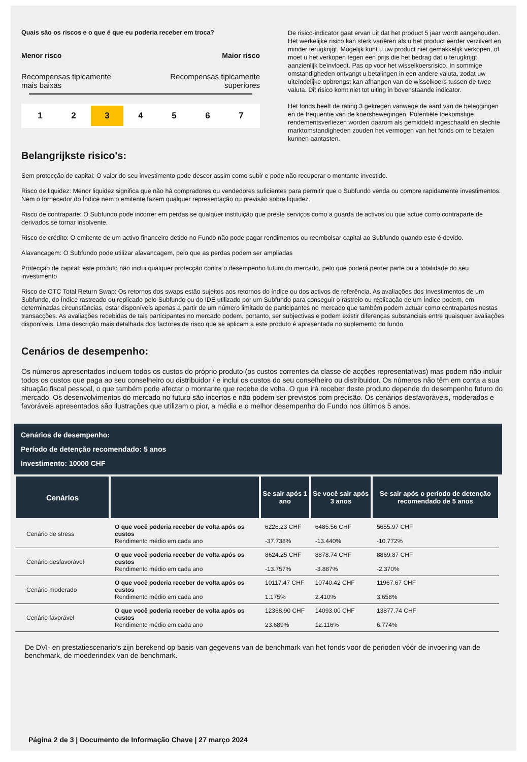Quais são os riscos e o que é que eu poderia receber em troca?
Menor risco Maior risco
Recompensas tipicamente
mais baixas Recompensas tipicamente
superiores
1 2 3 4 5 6 7
De risico-indicator gaat ervan uit dat het product 5 jaar wordt aangehouden. Het werkelijke risico kan sterk variëren als u het product eerder verzilvert en minder terugkrijgt. Mogelijk kunt u uw product niet gemakkelijk verkopen, of moet u het verkopen tegen een prijs die het bedrag dat u terugkrijgt aanzienlijk beïnvloedt. Pas op voor het wisselkoersrisico. In sommige omstandigheden ontvangt u betalingen in een andere valuta, zodat uw uiteindelijke opbrengst kan afhangen van de wisselkoers tussen de twee valuta. Dit risico komt niet tot uiting in bovenstaande indicator.
Het fonds heeft de rating 3 gekregen vanwege de aard van de beleggingen en de frequentie van de koersbewegingen. Potentiële toekomstige rendementsverliezen worden daarom als gemiddeld ingeschaald en slechte marktomstandigheden zouden het vermogen van het fonds om te betalen kunnen aantasten.
Belangrijkste risico's:
Sem protecção de capital: O valor do seu investimento pode descer assim como subir e pode não recuperar o montante investido.
Risco de liquidez: Menor liquidez significa que não há compradores ou vendedores suficientes para permitir que o Subfundo venda ou compre rapidamente investimentos. Nem o fornecedor do Índice nem o emitente fazem qualquer representação ou previsão sobre liquidez.
Risco de contraparte: O Subfundo pode incorrer em perdas se qualquer instituição que preste serviços como a guarda de activos ou que actue como contraparte de derivados se tornar insolvente.
Risco de crédito: O emitente de um activo financeiro detido no Fundo não pode pagar rendimentos ou reembolsar capital ao Subfundo quando este é devido.
Alavancagem: O Subfundo pode utilizar alavancagem, pelo que as perdas podem ser ampliadas
Protecção de capital: este produto não inclui qualquer protecção contra o desempenho futuro do mercado, pelo que poderá perder parte ou a totalidade do seu investimento
Risco de OTC Total Return Swap: Os retornos dos swaps estão sujeitos aos retornos do índice ou dos activos de referência. As avaliações dos Investimentos de um Subfundo, do Índice rastreado ou replicado pelo Subfundo ou do IDE utilizado por um Subfundo para conseguir o rastreio ou replicação de um Índice podem, em determinadas circunstâncias, estar disponíveis apenas a partir de um número limitado de participantes no mercado que também podem actuar como contrapartes nestas transacções. As avaliações recebidas de tais participantes no mercado podem, portanto, ser subjectivas e podem existir diferenças substanciais entre quaisquer avaliações disponíveis. Uma descrição mais detalhada dos factores de risco que se aplicam a este produto é apresentada no suplemento do fundo.
Cenários de desempenho:
Os números apresentados incluem todos os custos do próprio produto (os custos correntes da classe de acções representativas) mas podem não incluir todos os custos que paga ao seu conselheiro ou distribuidor / e inclui os custos do seu conselheiro ou distribuidor. Os números não têm em conta a sua situação fiscal pessoal, o que também pode afectar o montante que recebe de volta. O que irá receber deste produto depende do desempenho futuro do mercado. Os desenvolvimentos do mercado no futuro são incertos e não podem ser previstos com precisão. Os cenários desfavoráveis, moderados e favoráveis apresentados são ilustrações que utilizam o pior, a média e o melhor desempenho do Fundo nos últimos 5 anos.
Cenários de desempenho:
Período de detenção recomendado: 5 anos
Investimento: 10000 CHF
| Cenários | | Se sair após 1 ano | Se você sair após 3 anos | Se sair após o período de detenção recomendado de 5 anos |
| --- | --- | --- | --- | --- |
| Cenário de stress | O que você poderia receber de volta após os custos Rendimento médio em cada ano | 6226.23 CHF -37.738% | 6485.56 CHF -13.440% | 5655.97 CHF -10.772% |
| Cenário desfavorável | O que você poderia receber de volta após os custos Rendimento médio em cada ano | 8624.25 CHF -13.757% | 8878.74 CHF -3.887% | 8869.87 CHF -2.370% |
| Cenário moderado | O que você poderia receber de volta após os custos Rendimento médio em cada ano | 10117.47 CHF 1.175% | 10740.42 CHF 2.410% | 11967.67 CHF 3.658% |
| Cenário favorável | O que você poderia receber de volta após os custos Rendimento médio em cada ano | 12368.90 CHF 23.689% | 14093.00 CHF 12.116% | 13877.74 CHF 6.774% |
De DVI- en prestatiescenario's zijn berekend op basis van gegevens van de benchmark van het fonds voor de perioden vóór de invoering van de benchmark, de moederindex van de benchmark.
Página 2 de 3 | Documento de Informação Chave | 27 março 2024